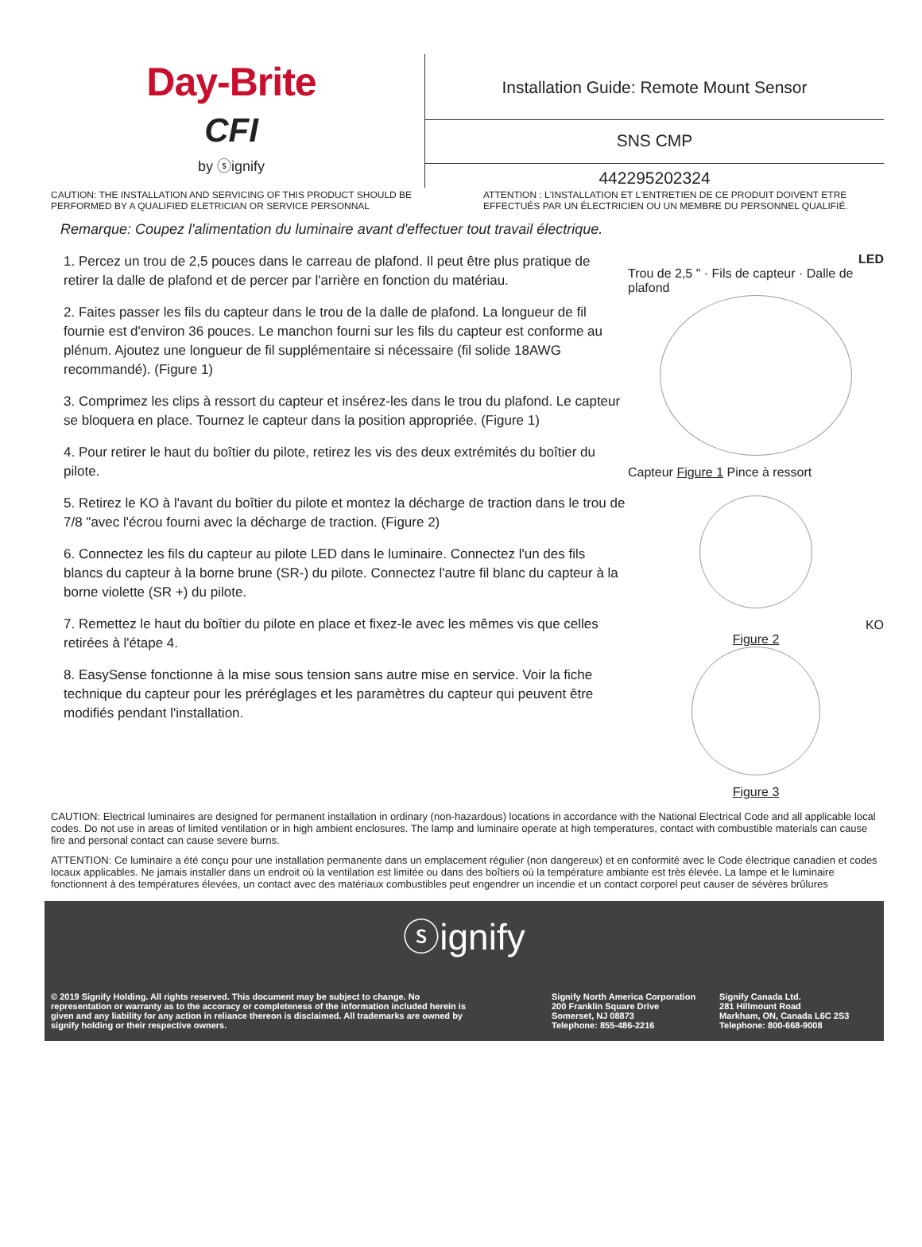Day-Brite
CFI
by ⓢignify
Installation Guide: Remote Mount Sensor
SNS CMP
442295202324
CAUTION: THE INSTALLATION AND SERVICING OF THIS PRODUCT SHOULD BE PERFORMED BY A QUALIFIED ELETRICIAN OR SERVICE PERSONNAL
ATTENTION : L'INSTALLATION ET L'ENTRETIEN DE CE PRODUIT DOIVENT ETRE EFFECTUÉS PAR UN ÉLECTRICIEN OU UN MEMBRE DU PERSONNEL QUALIFIÉ.
Remarque: Coupez l'alimentation du luminaire avant d'effectuer tout travail électrique.
1. Percez un trou de 2,5 pouces dans le carreau de plafond. Il peut être plus pratique de retirer la dalle de plafond et de percer par l'arrière en fonction du matériau.
2. Faites passer les fils du capteur dans le trou de la dalle de plafond. La longueur de fil fournie est d'environ 36 pouces. Le manchon fourni sur les fils du capteur est conforme au plénum. Ajoutez une longueur de fil supplémentaire si nécessaire (fil solide 18AWG recommandé). (Figure 1)
3. Comprimez les clips à ressort du capteur et insérez-les dans le trou du plafond. Le capteur se bloquera en place. Tournez le capteur dans la position appropriée. (Figure 1)
4. Pour retirer le haut du boîtier du pilote, retirez les vis des deux extrémités du boîtier du pilote.
5. Retirez le KO à l'avant du boîtier du pilote et montez la décharge de traction dans le trou de 7/8 "avec l'écrou fourni avec la décharge de traction. (Figure 2)
6. Connectez les fils du capteur au pilote LED dans le luminaire. Connectez l'un des fils blancs du capteur à la borne brune (SR-) du pilote. Connectez l'autre fil blanc du capteur à la borne violette (SR +) du pilote.
7. Remettez le haut du boîtier du pilote en place et fixez-le avec les mêmes vis que celles retirées à l'étape 4.
8. EasySense fonctionne à la mise sous tension sans autre mise en service. Voir la fiche technique du capteur pour les préréglages et les paramètres du capteur qui peuvent être modifiés pendant l'installation.
LED
Trou de 2,5 " · Fils de capteur · Dalle de plafond
Capteur Figure 1 Pince à ressort
KO
Figure 2
Figure 3
CAUTION: Electrical luminaires are designed for permanent installation in ordinary (non-hazardous) locations in accordance with the National Electrical Code and all applicable local codes. Do not use in areas of limited ventilation or in high ambient enclosures. The lamp and luminaire operate at high temperatures, contact with combustible materials can cause fire and personal contact can cause severe burns.
ATTENTION: Ce luminaire a été conçu pour une installation permanente dans un emplacement régulier (non dangereux) et en conformité avec le Code électrique canadien et codes locaux applicables. Ne jamais installer dans un endroit où la ventilation est limitée ou dans des boîtiers où la température ambiante est très élevée. La lampe et le luminaire fonctionnent à des températures élevées, un contact avec des matériaux combustibles peut engendrer un incendie et un contact corporel peut causer de sévères brûlures
ⓢignify
© 2019 Signify Holding. All rights reserved. This document may be subject to change. No representation or warranty as to the accoracy or completeness of the information included herein is given and any liability for any action in reliance thereon is disclaimed. All trademarks are owned by signify holding or their respective owners.
Signify North America Corporation
200 Franklin Square Drive
Somerset, NJ 08873
Telephone: 855-486-2216
Signify Canada Ltd.
281 Hillmount Road
Markham, ON, Canada L6C 2S3
Telephone: 800-668-9008